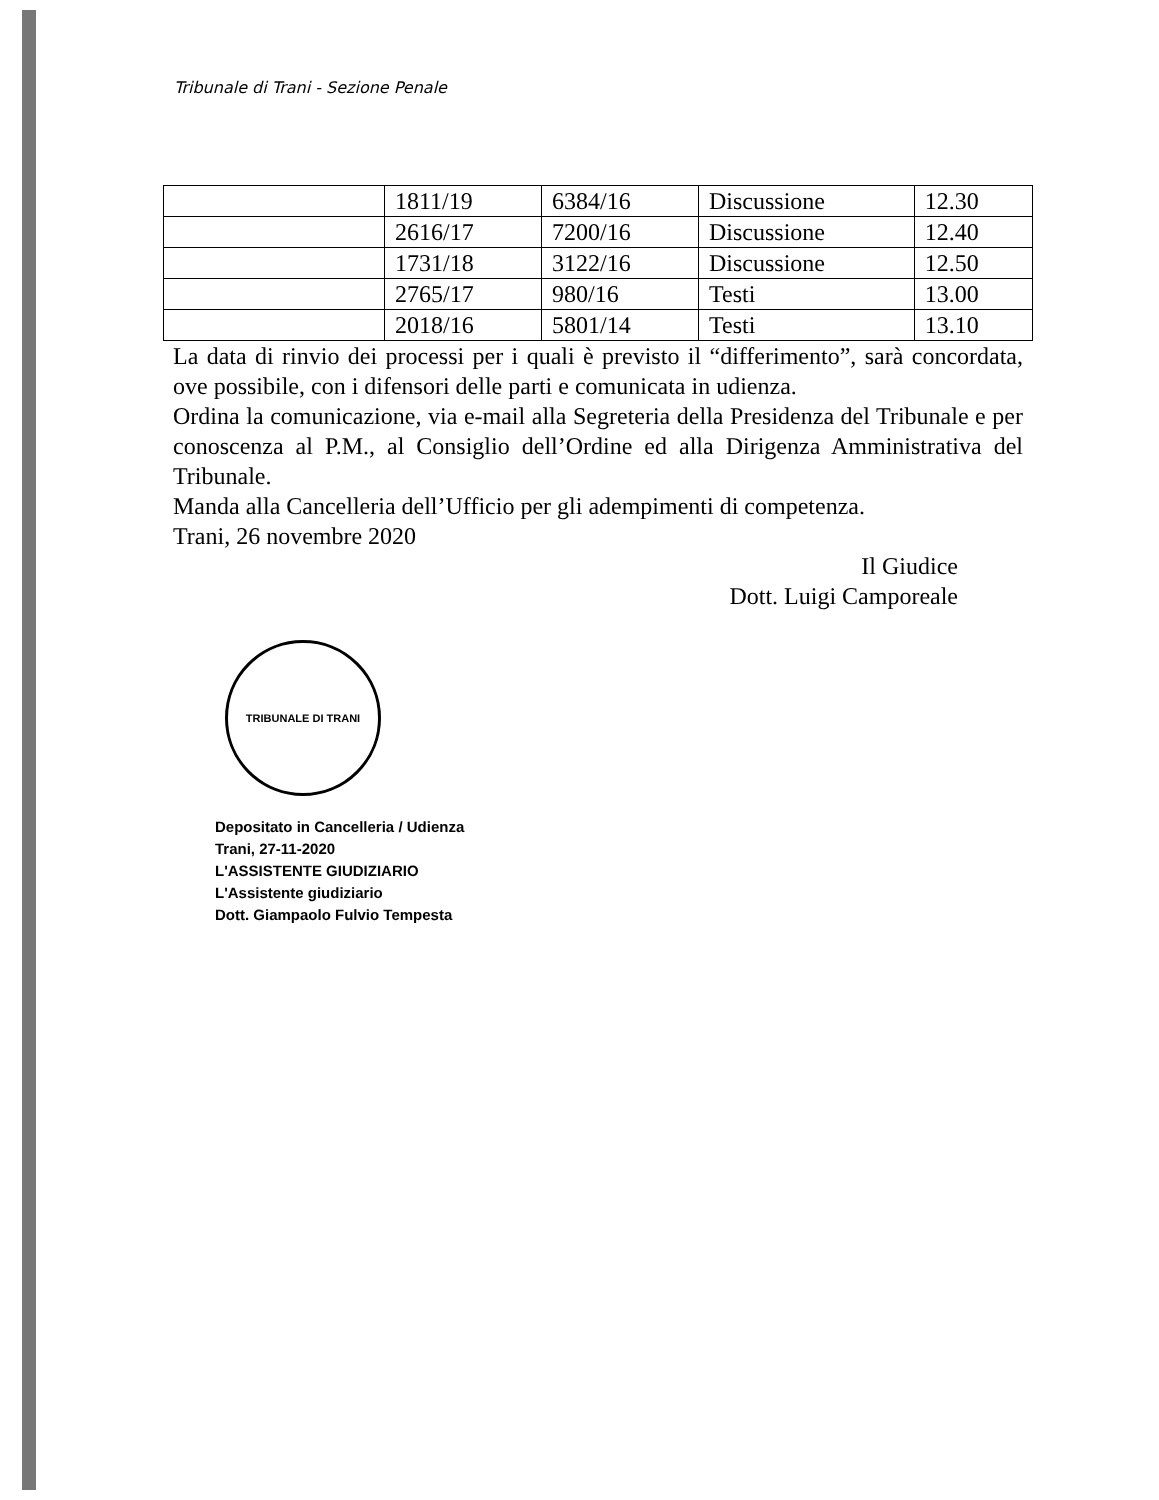Tribunale di Trani - Sezione Penale
| | 1811/19 | 6384/16 | Discussione | 12.30 |
| | 2616/17 | 7200/16 | Discussione | 12.40 |
| | 1731/18 | 3122/16 | Discussione | 12.50 |
| | 2765/17 | 980/16 | Testi | 13.00 |
| | 2018/16 | 5801/14 | Testi | 13.10 |
La data di rinvio dei processi per i quali è previsto il “differimento”, sarà concordata, ove possibile, con i difensori delle parti e comunicata in udienza.
Ordina la comunicazione, via e-mail alla Segreteria della Presidenza del Tribunale e per conoscenza al P.M., al Consiglio dell’Ordine ed alla Dirigenza Amministrativa del Tribunale.
Manda alla Cancelleria dell’Ufficio per gli adempimenti di competenza.
Trani, 26 novembre 2020
Il Giudice
Dott. Luigi Camporeale
TRIBUNALE DI TRANI
Depositato in Cancelleria / Udienza
Trani, 27-11-2020
L'ASSISTENTE GIUDIZIARIO
L'Assistente giudiziario
Dott. Giampaolo Fulvio Tempesta